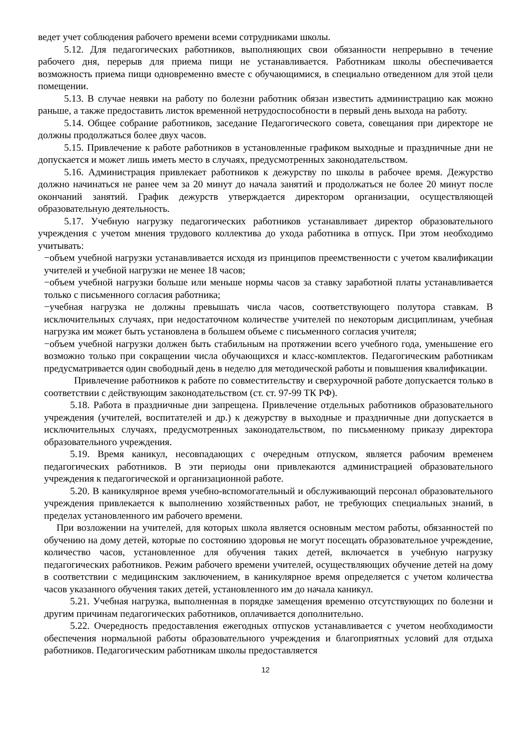ведет учет соблюдения рабочего времени всеми сотрудниками школы.
5.12. Для педагогических работников, выполняющих свои обязанности непрерывно в течение рабочего дня, перерыв для приема пищи не устанавливается. Работникам школы обеспечивается возможность приема пищи одновременно вместе с обучающимися, в специально отведенном для этой цели помещении.
5.13. В случае неявки на работу по болезни работник обязан известить администрацию как можно раньше, а также предоставить листок временной нетрудоспособности в первый день выхода на работу.
5.14. Общее собрание работников, заседание Педагогического совета, совещания при директоре не должны продолжаться более двух часов.
5.15. Привлечение к работе работников в установленные графиком выходные и праздничные дни не допускается и может лишь иметь место в случаях, предусмотренных законодательством.
5.16. Администрация привлекает работников к дежурству по школы в рабочее время. Дежурство должно начинаться не ранее чем за 20 минут до начала занятий и продолжаться не более 20 минут после окончаний занятий. График дежурств утверждается директором организации, осуществляющей образовательную деятельность.
5.17. Учебную нагрузку педагогических работников устанавливает директор образовательного учреждения с учетом мнения трудового коллектива до ухода работника в отпуск. При этом необходимо учитывать:
−объем учебной нагрузки устанавливается исходя из принципов преемственности с учетом квалификации учителей и учебной нагрузки не менее 18 часов;
−объем учебной нагрузки больше или меньше нормы часов за ставку заработной платы устанавливается только с письменного согласия работника;
−учебная нагрузка не должны превышать числа часов, соответствующего полутора ставкам. В исключительных случаях, при недостаточном количестве учителей по некоторым дисциплинам, учебная нагрузка им может быть установлена в большем объеме с письменного согласия учителя;
−объем учебной нагрузки должен быть стабильным на протяжении всего учебного года, уменьшение его возможно только при сокращении числа обучающихся и класс-комплектов. Педагогическим работникам предусматривается один свободный день в неделю для методической работы и повышения квалификации.
Привлечение работников к работе по совместительству и сверхурочной работе допускается только в соответствии с действующим законодательством (ст. ст. 97-99 ТК РФ).
5.18. Работа в праздничные дни запрещена. Привлечение отдельных работников образовательного учреждения (учителей, воспитателей и др.) к дежурству в выходные и праздничные дни допускается в исключительных случаях, предусмотренных законодательством, по письменному приказу директора образовательного учреждения.
5.19. Время каникул, несовпадающих с очередным отпуском, является рабочим временем педагогических работников. В эти периоды они привлекаются администрацией образовательного учреждения к педагогической и организационной работе.
5.20. В каникулярное время учебно-вспомогательный и обслуживающий персонал образовательного учреждения привлекается к выполнению хозяйственных работ, не требующих специальных знаний, в пределах установленного им рабочего времени.
При возложении на учителей, для которых школа является основным местом работы, обязанностей по обучению на дому детей, которые по состоянию здоровья не могут посещать образовательное учреждение, количество часов, установленное для обучения таких детей, включается в учебную нагрузку педагогических работников. Режим рабочего времени учителей, осуществляющих обучение детей на дому в соответствии с медицинским заключением, в каникулярное время определяется с учетом количества часов указанного обучения таких детей, установленного им до начала каникул.
5.21. Учебная нагрузка, выполненная в порядке замещения временно отсутствующих по болезни и другим причинам педагогических работников, оплачивается дополнительно.
5.22. Очередность предоставления ежегодных отпусков устанавливается с учетом необходимости обеспечения нормальной работы образовательного учреждения и благоприятных условий для отдыха работников. Педагогическим работникам школы предоставляется
12